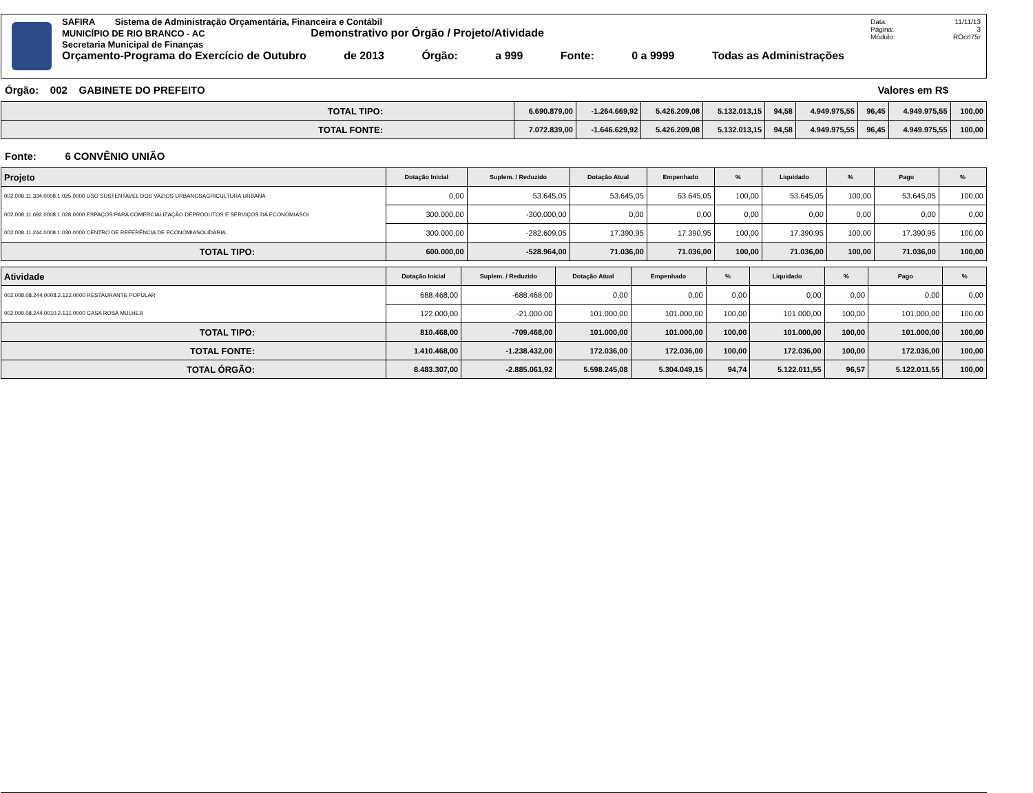SAFIRA Sistema de Administração Orçamentária, Financeira e Contábil
MUNICÍPIO DE RIO BRANCO - AC Demonstrativo por Órgão / Projeto/Atividade
Secretaria Municipal de Finanças
Orçamento-Programa do Exercício de Outubro de 2013 Órgão: a 999 Fonte: 0 a 9999 Todas as Administrações
Data: 11/11/13
Página: 3
Módulo: ROcrl75r
Órgão: 002 GABINETE DO PREFEITO Valores em R$
| TOTAL TIPO: | 6.690.879,00 | -1.264.669,92 | 5.426.209,08 | 5.132.013,15 | 94,58 | 4.949.975,55 | 96,45 | 4.949.975,55 | 100,00 |
| TOTAL FONTE: | 7.072.839,00 | -1.646.629,92 | 5.426.209,08 | 5.132.013,15 | 94,58 | 4.949.975,55 | 96,45 | 4.949.975,55 | 100,00 |
Fonte: 6 CONVÊNIO UNIÃO
| Projeto | Dotação Inicial | Suplem. / Reduzido | Dotação Atual | Empenhado | % | Liquidado | % | Pago | % |
| --- | --- | --- | --- | --- | --- | --- | --- | --- | --- |
| 002.008.11.334.0008.1.025.0000 USO SUSTENTAVEL DOS VAZIOS URBANOSAGRICULTURA URBANA | 0,00 | 53.645,05 | 53.645,05 | 53.645,05 | 100,00 | 53.645,05 | 100,00 | 53.645,05 | 100,00 |
| 002.008.11.692.0008.1.028.0000 ESPAÇOS PARA COMERCIALIZAÇÃO DEPRODUTOS E SERVIÇOS DA ECONOMIASOI | 300.000,00 | -300.000,00 | 0,00 | 0,00 | 0,00 | 0,00 | 0,00 | 0,00 | 0,00 |
| 002.008.11.244.0008.1.030.0000 CENTRO DE REFERÊNCIA DE ECONOMIASOLIDÁRIA | 300.000,00 | -282.609,05 | 17.390,95 | 17.390,95 | 100,00 | 17.390,95 | 100,00 | 17.390,95 | 100,00 |
| TOTAL TIPO: | 600.000,00 | -528.964,00 | 71.036,00 | 71.036,00 | 100,00 | 71.036,00 | 100,00 | 71.036,00 | 100,00 |
| Atividade | Dotação Inicial | Suplem. / Reduzido | Dotação Atual | Empenhado | % | Liquidado | % | Pago | % |
| --- | --- | --- | --- | --- | --- | --- | --- | --- | --- |
| 002.008.08.244.0008.2.122.0000 RESTAURANTE POPULAR | 688.468,00 | -688.468,00 | 0,00 | 0,00 | 0,00 | 0,00 | 0,00 | 0,00 | 0,00 |
| 002.009.08.244.0010.2.131.0000 CASA ROSA MULHER | 122.000,00 | -21.000,00 | 101.000,00 | 101.000,00 | 100,00 | 101.000,00 | 100,00 | 101.000,00 | 100,00 |
| TOTAL TIPO: | 810.468,00 | -709.468,00 | 101.000,00 | 101.000,00 | 100,00 | 101.000,00 | 100,00 | 101.000,00 | 100,00 |
| TOTAL FONTE: | 1.410.468,00 | -1.238.432,00 | 172.036,00 | 172.036,00 | 100,00 | 172.036,00 | 100,00 | 172.036,00 | 100,00 |
| TOTAL ÓRGÃO: | 8.483.307,00 | -2.885.061,92 | 5.598.245,08 | 5.304.049,15 | 94,74 | 5.122.011,55 | 96,57 | 5.122.011,55 | 100,00 |